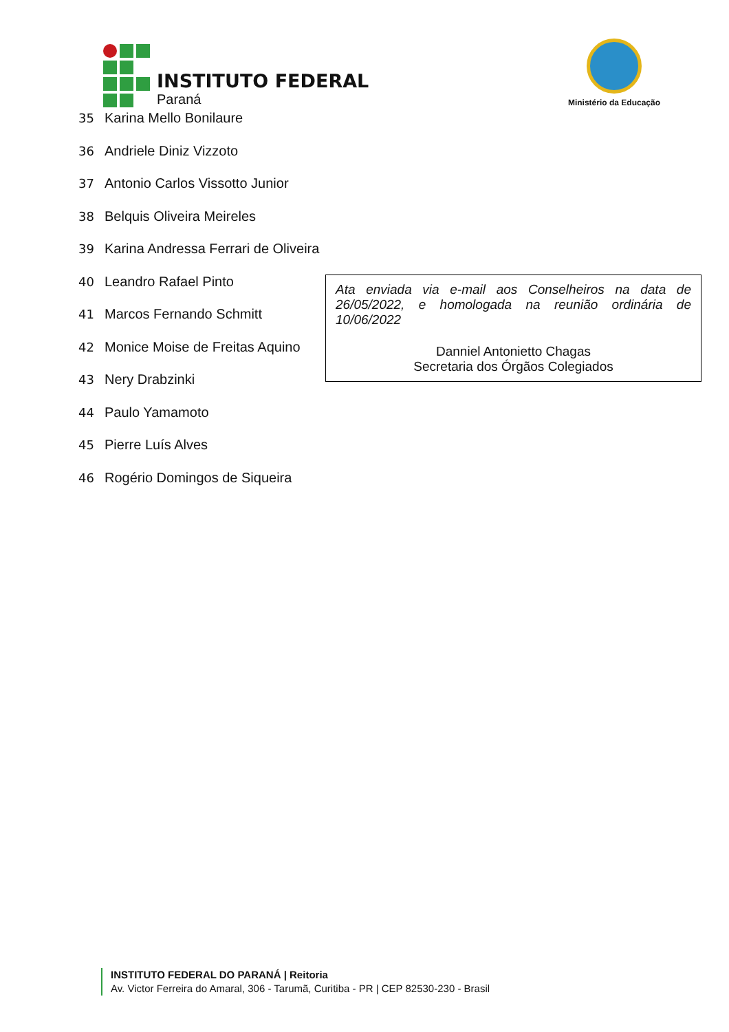INSTITUTO FEDERAL
Paraná
Ministério da Educação
35 Karina Mello Bonilaure
36 Andriele Diniz Vizzoto
37 Antonio Carlos Vissotto Junior
38 Belquis Oliveira Meireles
39 Karina Andressa Ferrari de Oliveira
40 Leandro Rafael Pinto
41 Marcos Fernando Schmitt
42 Monice Moise de Freitas Aquino
43 Nery Drabzinki
44 Paulo Yamamoto
45 Pierre Luís Alves
46 Rogério Domingos de Siqueira
Ata enviada via e-mail aos Conselheiros na data de 26/05/2022, e homologada na reunião ordinária de 10/06/2022
Danniel Antonietto Chagas
Secretaria dos Órgãos Colegiados
INSTITUTO FEDERAL DO PARANÁ | Reitoria
Av. Victor Ferreira do Amaral, 306 - Tarumã, Curitiba - PR | CEP 82530-230 - Brasil